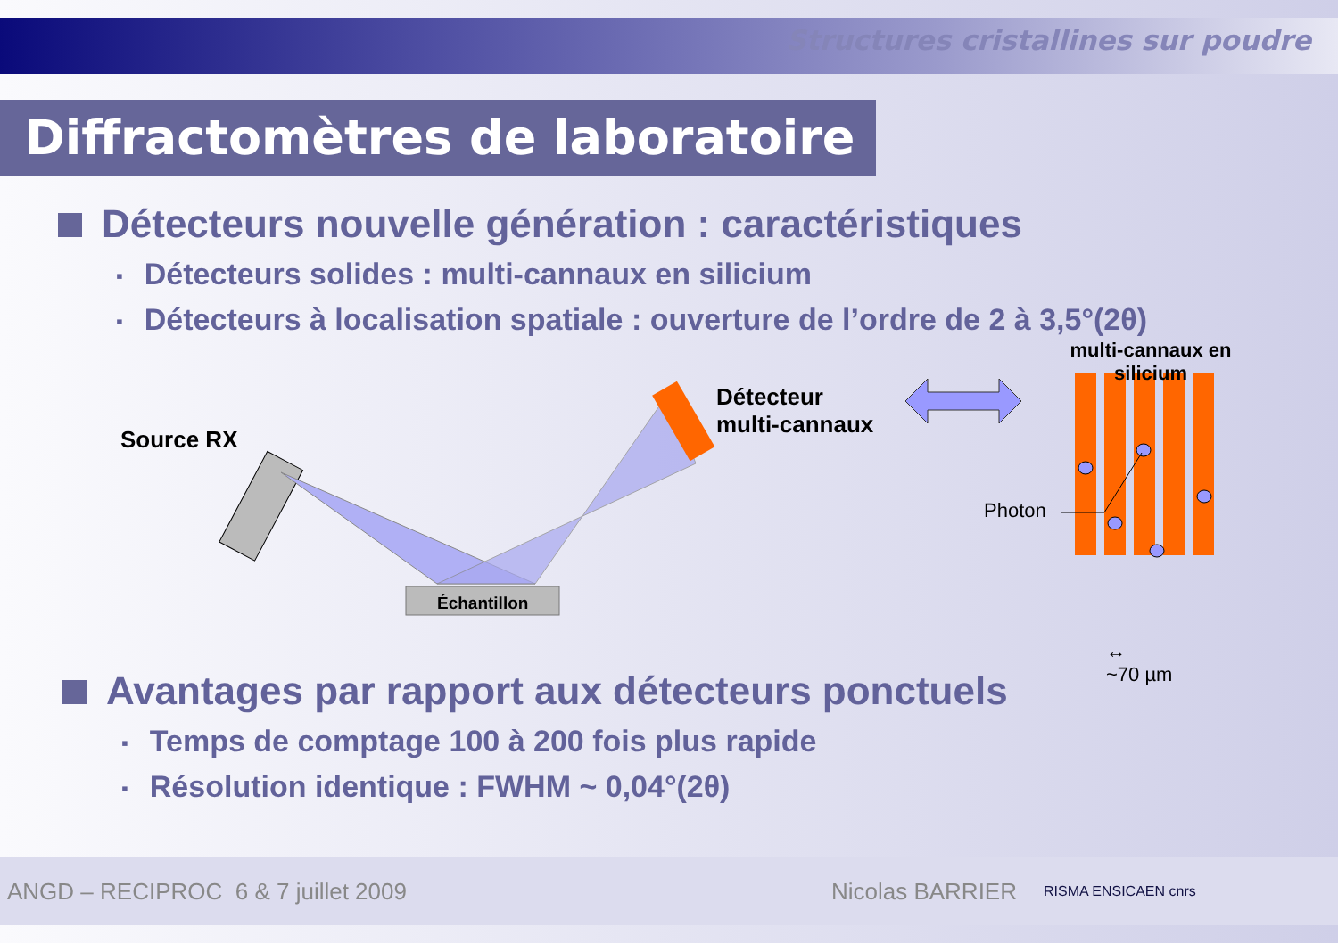Structures cristallines sur poudre
Diffractomètres de laboratoire
Détecteurs nouvelle génération : caractéristiques
Détecteurs solides : multi-cannaux en silicium
Détecteurs à localisation spatiale : ouverture de l’ordre de 2 à 3,5°(2θ)
Source RX
Échantillon
Détecteur
multi-cannaux
multi-cannaux en silicium
Photon
↔
~70 µm
Avantages par rapport aux détecteurs ponctuels
Temps de comptage 100 à 200 fois plus rapide
Résolution identique : FWHM ~ 0,04°(2θ)
ANGD – RECIPROC 6 & 7 juillet 2009 Nicolas BARRIER RISMA ENSICAEN cnrs